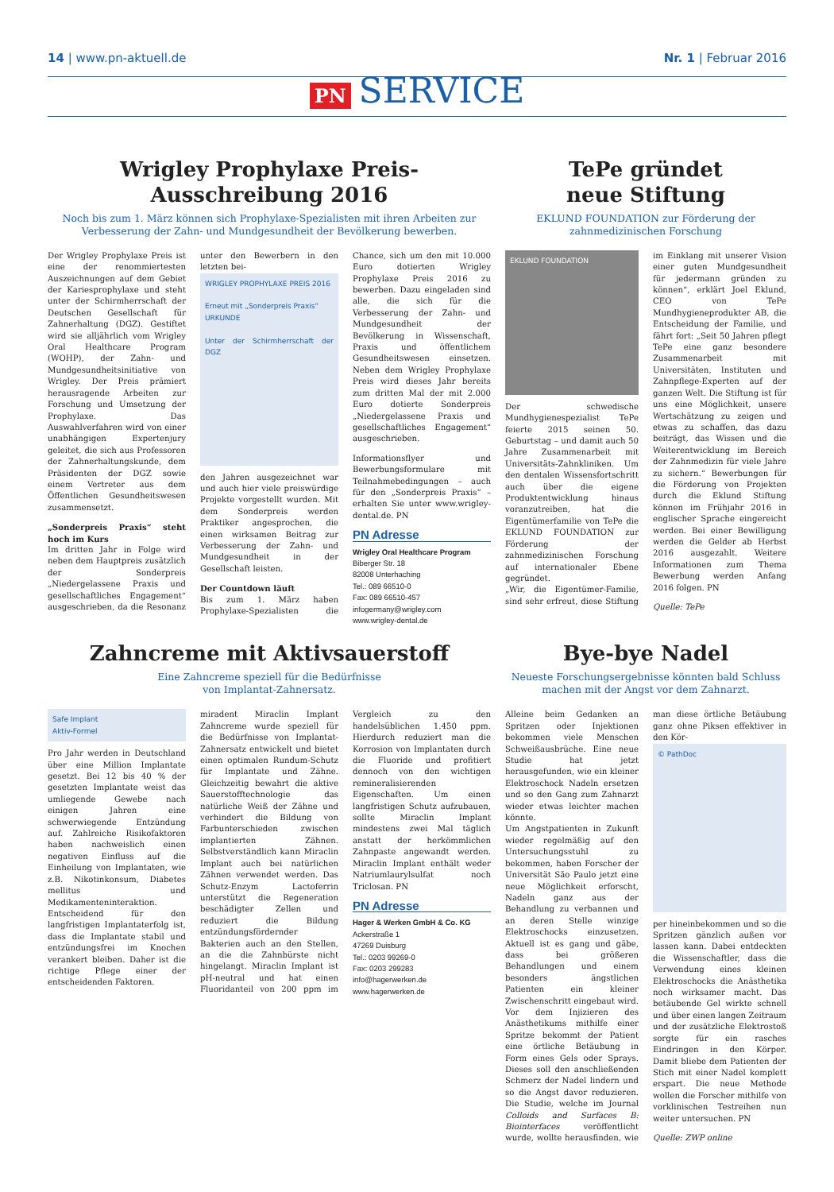14 | www.pn-aktuell.de Nr. 1 | Februar 2016
PN SERVICE
Wrigley Prophylaxe Preis-
Ausschreibung 2016
Noch bis zum 1. März können sich Prophylaxe-Spezialisten mit ihren Arbeiten zur Verbesserung der Zahn- und Mundgesundheit der Bevölkerung bewerben.
Der Wrigley Prophylaxe Preis ist eine der renommiertesten Auszeichnungen auf dem Gebiet der Kariesprophylaxe und steht unter der Schirmherrschaft der Deutschen Gesellschaft für Zahnerhaltung (DGZ). Gestiftet wird sie alljährlich vom Wrigley Oral Healthcare Program (WOHP), der Zahn- und Mundgesundheitsinitiative von Wrigley. Der Preis prämiert herausragende Arbeiten zur Forschung und Umsetzung der Prophylaxe. Das Auswahlverfahren wird von einer unabhängigen Expertenjury geleitet, die sich aus Professoren der Zahnerhaltungskunde, dem Präsidenten der DGZ sowie einem Vertreter aus dem Öffentlichen Gesundheitswesen zusammensetzt.
„Sonderpreis Praxis“ steht hoch im Kurs
Im dritten Jahr in Folge wird neben dem Hauptpreis zusätzlich der Sonderpreis „Niedergelassene Praxis und gesellschaftliches Engagement“ ausgeschrieben, da die Resonanz unter den Bewerbern in den letzten bei-
WRIGLEY PROPHYLAXE PREIS 2016
Erneut mit „Sonderpreis Praxis“
URKUNDE
Unter der Schirmherrschaft der DGZ
den Jahren ausgezeichnet war und auch hier viele preiswürdige Projekte vorgestellt wurden. Mit dem Sonderpreis werden Praktiker angesprochen, die einen wirksamen Beitrag zur Verbesserung der Zahn- und Mundgesundheit in der Gesellschaft leisten.
Der Countdown läuft
Bis zum 1. März haben Prophylaxe-Spezialisten die Chance, sich um den mit 10.000 Euro dotierten Wrigley Prophylaxe Preis 2016 zu bewerben. Dazu eingeladen sind alle, die sich für die Verbesserung der Zahn- und Mundgesundheit der Bevölkerung in Wissenschaft, Praxis und öffentlichem Gesundheitswesen einsetzen. Neben dem Wrigley Prophylaxe Preis wird dieses Jahr bereits zum dritten Mal der mit 2.000 Euro dotierte Sonderpreis „Niedergelassene Praxis und gesellschaftliches Engagement“ ausgeschrieben.
Informationsflyer und Bewerbungsformulare mit Teilnahmebedingungen – auch für den „Sonderpreis Praxis“ – erhalten Sie unter www.wrigley-dental.de. PN
PN Adresse
Wrigley Oral Healthcare Program
Biberger Str. 18
82008 Unterhaching
Tel.: 089 66510-0
Fax: 089 66510-457
infogermany@wrigley.com
www.wrigley-dental.de
TePe gründet
neue Stiftung
EKLUND FOUNDATION zur Förderung der zahnmedizinischen Forschung
EKLUND FOUNDATION
Der schwedische Mundhygienespezialist TePe feierte 2015 seinen 50. Geburtstag – und damit auch 50 Jahre Zusammenarbeit mit Universitäts-Zahnkliniken. Um den dentalen Wissensfortschritt auch über die eigene Produktentwicklung hinaus voranzutreiben, hat die Eigentümerfamilie von TePe die EKLUND FOUNDATION zur Förderung der zahnmedizinischen Forschung auf internationaler Ebene gegründet.
„Wir, die Eigentümer-Familie, sind sehr erfreut, diese Stiftung im Einklang mit unserer Vision einer guten Mundgesundheit für jedermann gründen zu können“, erklärt Joel Eklund, CEO von TePe Mundhygieneprodukter AB, die Entscheidung der Familie, und fährt fort: „Seit 50 Jahren pflegt TePe eine ganz besondere Zusammenarbeit mit Universitäten, Instituten und Zahnpflege-Experten auf der ganzen Welt. Die Stiftung ist für uns eine Möglichkeit, unsere Wertschätzung zu zeigen und etwas zu schaffen, das dazu beiträgt, das Wissen und die Weiterentwicklung im Bereich der Zahnmedizin für viele Jahre zu sichern.“ Bewerbungen für die Förderung von Projekten durch die Eklund Stiftung können im Frühjahr 2016 in englischer Sprache eingereicht werden. Bei einer Bewilligung werden die Gelder ab Herbst 2016 ausgezahlt. Weitere Informationen zum Thema Bewerbung werden Anfang 2016 folgen. PN
Quelle: TePe
Zahncreme mit Aktivsauerstoff
Eine Zahncreme speziell für die Bedürfnisse
von Implantat-Zahnersatz.
Safe Implant
Aktiv-Formel
Pro Jahr werden in Deutschland über eine Million Implantate gesetzt. Bei 12 bis 40 % der gesetzten Implantate weist das umliegende Gewebe nach einigen Jahren eine schwerwiegende Entzündung auf. Zahlreiche Risikofaktoren haben nachweislich einen negativen Einfluss auf die Einheilung von Implantaten, wie z.B. Nikotinkonsum, Diabetes mellitus und Medikamenteninteraktion.
Entscheidend für den langfristigen Implantaterfolg ist, dass die Implantate stabil und entzündungsfrei im Knochen verankert bleiben. Daher ist die richtige Pflege einer der entscheidenden Faktoren.
miradent Miraclin Implant Zahncreme wurde speziell für die Bedürfnisse von Implantat-Zahnersatz entwickelt und bietet einen optimalen Rundum-Schutz für Implantate und Zähne. Gleichzeitig bewahrt die aktive Sauerstofftechnologie das natürliche Weiß der Zähne und verhindert die Bildung von Farbunterschieden zwischen implantierten Zähnen. Selbstverständlich kann Miraclin Implant auch bei natürlichen Zähnen verwendet werden. Das Schutz-Enzym Lactoferrin unterstützt die Regeneration beschädigter Zellen und reduziert die Bildung entzündungsfördernder Bakterien auch an den Stellen, an die die Zahnbürste nicht hingelangt. Miraclin Implant ist pH-neutral und hat einen Fluoridanteil von 200 ppm im Vergleich zu den handelsüblichen 1.450 ppm. Hierdurch reduziert man die Korrosion von Implantaten durch die Fluoride und profitiert dennoch von den wichtigen remineralisierenden Eigenschaften. Um einen langfristigen Schutz aufzubauen, sollte Miraclin Implant mindestens zwei Mal täglich anstatt der herkömmlichen Zahnpaste angewandt werden. Miraclin Implant enthält weder Natriumlaurylsulfat noch Triclosan. PN
PN Adresse
Hager & Werken GmbH & Co. KG
Ackerstraße 1
47269 Duisburg
Tel.: 0203 99269-0
Fax: 0203 299283
info@hagerwerken.de
www.hagerwerken.de
Bye-bye Nadel
Neueste Forschungsergebnisse könnten bald Schluss machen mit der Angst vor dem Zahnarzt.
Alleine beim Gedanken an Spritzen oder Injektionen bekommen viele Menschen Schweißausbrüche. Eine neue Studie hat jetzt herausgefunden, wie ein kleiner Elektroschock Nadeln ersetzen und so den Gang zum Zahnarzt wieder etwas leichter machen könnte.
Um Angstpatienten in Zukunft wieder regelmäßig auf den Untersuchungsstuhl zu bekommen, haben Forscher der Universität São Paulo jetzt eine neue Möglichkeit erforscht, Nadeln ganz aus der Behandlung zu verbannen und an deren Stelle winzige Elektroschocks einzusetzen. Aktuell ist es gang und gäbe, dass bei größeren Behandlungen und einem besonders ängstlichen Patienten ein kleiner Zwischenschritt eingebaut wird. Vor dem Injizieren des Anästhetikums mithilfe einer Spritze bekommt der Patient eine örtliche Betäubung in Form eines Gels oder Sprays. Dieses soll den anschließenden Schmerz der Nadel lindern und so die Angst davor reduzieren. Die Studie, welche im Journal Colloids and Surfaces B: Biointerfaces veröffentlicht wurde, wollte herausfinden, wie man diese örtliche Betäubung ganz ohne Piksen effektiver in den Kör-
© PathDoc
per hineinbekommen und so die Spritzen gänzlich außen vor lassen kann. Dabei entdeckten die Wissenschaftler, dass die Verwendung eines kleinen Elektroschocks die Anästhetika noch wirksamer macht. Das betäubende Gel wirkte schnell und über einen langen Zeitraum und der zusätzliche Elektrostoß sorgte für ein rasches Eindringen in den Körper. Damit bliebe dem Patienten der Stich mit einer Nadel komplett erspart. Die neue Methode wollen die Forscher mithilfe von vorklinischen Testreihen nun weiter untersuchen. PN
Quelle: ZWP online